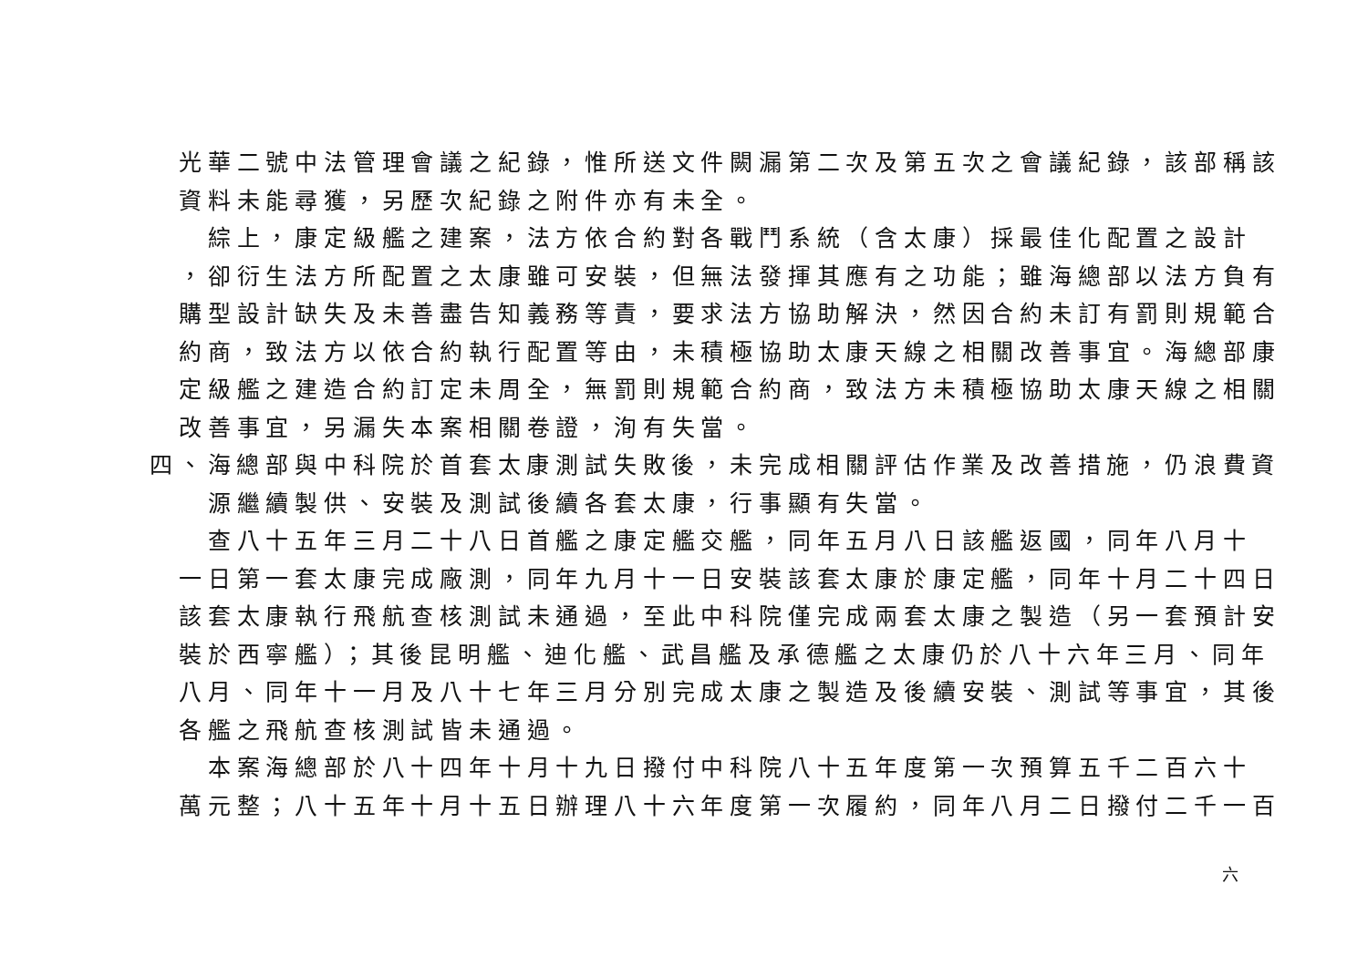光華二號中法管理會議之紀錄，惟所送文件闕漏第二次及第五次之會議紀錄，該部稱該
資料未能尋獲，另歷次紀錄之附件亦有未全。
　綜上，康定級艦之建案，法方依合約對各戰鬥系統（含太康）採最佳化配置之設計
，卻衍生法方所配置之太康雖可安裝，但無法發揮其應有之功能；雖海總部以法方負有
購型設計缺失及未善盡告知義務等責，要求法方協助解決，然因合約未訂有罰則規範合
約商，致法方以依合約執行配置等由，未積極協助太康天線之相關改善事宜。海總部康
定級艦之建造合約訂定未周全，無罰則規範合約商，致法方未積極協助太康天線之相關
改善事宜，另漏失本案相關卷證，洵有失當。
四、海總部與中科院於首套太康測試失敗後，未完成相關評估作業及改善措施，仍浪費資
　源繼續製供、安裝及測試後續各套太康，行事顯有失當。
　查八十五年三月二十八日首艦之康定艦交艦，同年五月八日該艦返國，同年八月十
一日第一套太康完成廠測，同年九月十一日安裝該套太康於康定艦，同年十月二十四日
該套太康執行飛航查核測試未通過，至此中科院僅完成兩套太康之製造（另一套預計安
裝於西寧艦）；其後昆明艦、迪化艦、武昌艦及承德艦之太康仍於八十六年三月、同年
八月、同年十一月及八十七年三月分別完成太康之製造及後續安裝、測試等事宜，其後
各艦之飛航查核測試皆未通過。
　本案海總部於八十四年十月十九日撥付中科院八十五年度第一次預算五千二百六十
萬元整；八十五年十月十五日辦理八十六年度第一次履約，同年八月二日撥付二千一百
六